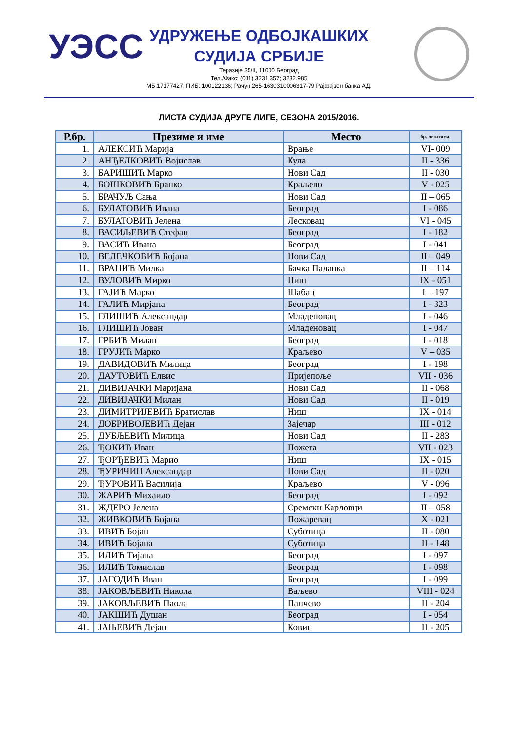УЭСС
УДРУЖЕЊЕ ОДБОЈКАШКИХ
СУДИЈА СРБИЈЕ
Теразије 35/II, 11000 Београд
Тел./Факс: (011) 3231.357; 3232.985
МБ:17177427; ПИБ: 100122136; Рачун 265-1630310006317-79 Рајфајзен банка АД.
ЛИСТА СУДИЈА ДРУГЕ ЛИГЕ, СЕЗОНА 2015/2016.
| Р.бр. | Презиме и име | Место | бр. легитима. |
| --- | --- | --- | --- |
| 1. | АЛЕКСИЋ Марија | Врање | VI- 009 |
| 2. | АНЂЕЛКОВИЋ Војислав | Кула | II - 336 |
| 3. | БАРИШИЋ Марко | Нови Сад | II - 030 |
| 4. | БОШКОВИЋ Бранко | Краљево | V - 025 |
| 5. | БРАЧУЉ Сања | Нови Сад | II – 065 |
| 6. | БУЛАТОВИЋ Ивана | Београд | I - 086 |
| 7. | БУЛАТОВИЋ Јелена | Лесковац | VI - 045 |
| 8. | ВАСИЉЕВИЋ Стефан | Београд | I - 182 |
| 9. | ВАСИЋ Ивана | Београд | I - 041 |
| 10. | ВЕЛЕЧКОВИЋ Бојана | Нови Сад | II – 049 |
| 11. | ВРАНИЋ Милка | Бачка Паланка | II – 114 |
| 12. | ВУЛОВИЋ Мирко | Ниш | IX - 051 |
| 13. | ГАЈИЋ Марко | Шабац | I – 197 |
| 14. | ГАЛИЋ Мирјана | Београд | I - 323 |
| 15. | ГЛИШИЋ Александар | Младеновац | I - 046 |
| 16. | ГЛИШИЋ Јован | Младеновац | I - 047 |
| 17. | ГРБИЋ Милан | Београд | I - 018 |
| 18. | ГРУЈИЋ Марко | Краљево | V – 035 |
| 19. | ДАВИДОВИЋ Милица | Београд | I - 198 |
| 20. | ДАУТОВИЋ Елвис | Пријепоље | VII - 036 |
| 21. | ДИВИЈАЧКИ Маријана | Нови Сад | II - 068 |
| 22. | ДИВИЈАЧКИ Милан | Нови Сад | II - 019 |
| 23. | ДИМИТРИЈЕВИЋ Братислав | Ниш | IX - 014 |
| 24. | ДОБРИВОЈЕВИЋ Дејан | Зајечар | III - 012 |
| 25. | ДУБЉЕВИЋ Милица | Нови Сад | II - 283 |
| 26. | ЂОКИЋ Иван | Пожега | VII - 023 |
| 27. | ЂОРЂЕВИЋ Марио | Ниш | IX - 015 |
| 28. | ЂУРИЧИН Александар | Нови Сад | II - 020 |
| 29. | ЂУРОВИЋ Василија | Краљево | V - 096 |
| 30. | ЖАРИЋ Михаило | Београд | I - 092 |
| 31. | ЖДЕРО Јелена | Сремски Карловци | II – 058 |
| 32. | ЖИВКОВИЋ Бојана | Пожаревац | X - 021 |
| 33. | ИВИЋ Бојан | Суботица | II - 080 |
| 34. | ИВИЋ Бојана | Суботица | II - 148 |
| 35. | ИЛИЋ Тијана | Београд | I - 097 |
| 36. | ИЛИЋ Томислав | Београд | I - 098 |
| 37. | ЈАГОДИЋ Иван | Београд | I - 099 |
| 38. | ЈАКОВЉЕВИЋ Никола | Ваљево | VIII - 024 |
| 39. | ЈАКОВЉЕВИЋ Паола | Панчево | II - 204 |
| 40. | ЈАКШИЋ Душан | Београд | I - 054 |
| 41. | ЈАЊЕВИЋ Дејан | Ковин | II - 205 |